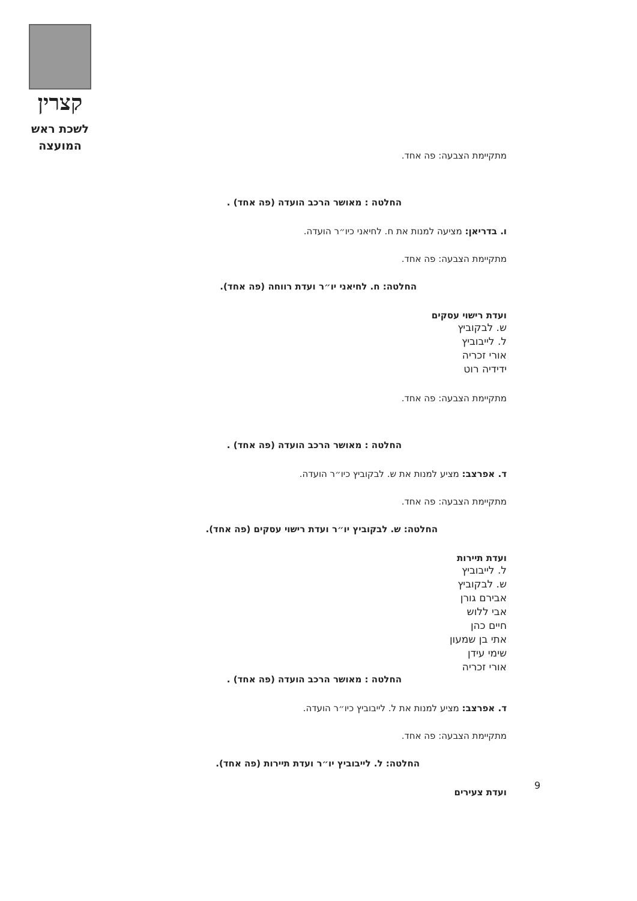קצרין
לשכת ראש
המועצה
מתקיימת הצבעה: פה אחד.
החלטה : מאושר הרכב הועדה (פה אחד) .
ו. בדריאן: מציעה למנות את ח. לחיאני כיו״ר הועדה.
מתקיימת הצבעה: פה אחד.
החלטה: ח. לחיאני יו״ר ועדת רווחה (פה אחד).
ועדת רישוי עסקים
ש. לבקוביץ
ל. לייבוביץ
אורי זכריה
ידידיה רוט
מתקיימת הצבעה: פה אחד.
החלטה : מאושר הרכב הועדה (פה אחד) .
ד. אפרצב: מציע למנות את ש. לבקוביץ כיו״ר הועדה.
מתקיימת הצבעה: פה אחד.
החלטה: ש. לבקוביץ יו״ר ועדת רישוי עסקים (פה אחד).
ועדת תיירות
ל. לייבוביץ
ש. לבקוביץ
אבירם גורן
אבי ללוש
חיים כהן
אתי בן שמעון
שימי עידן
אורי זכריה
החלטה : מאושר הרכב הועדה (פה אחד) .
ד. אפרצב: מציע למנות את ל. לייבוביץ כיו״ר הועדה.
מתקיימת הצבעה: פה אחד.
החלטה: ל. לייבוביץ יו״ר ועדת תיירות (פה אחד).
ועדת צעירים
9